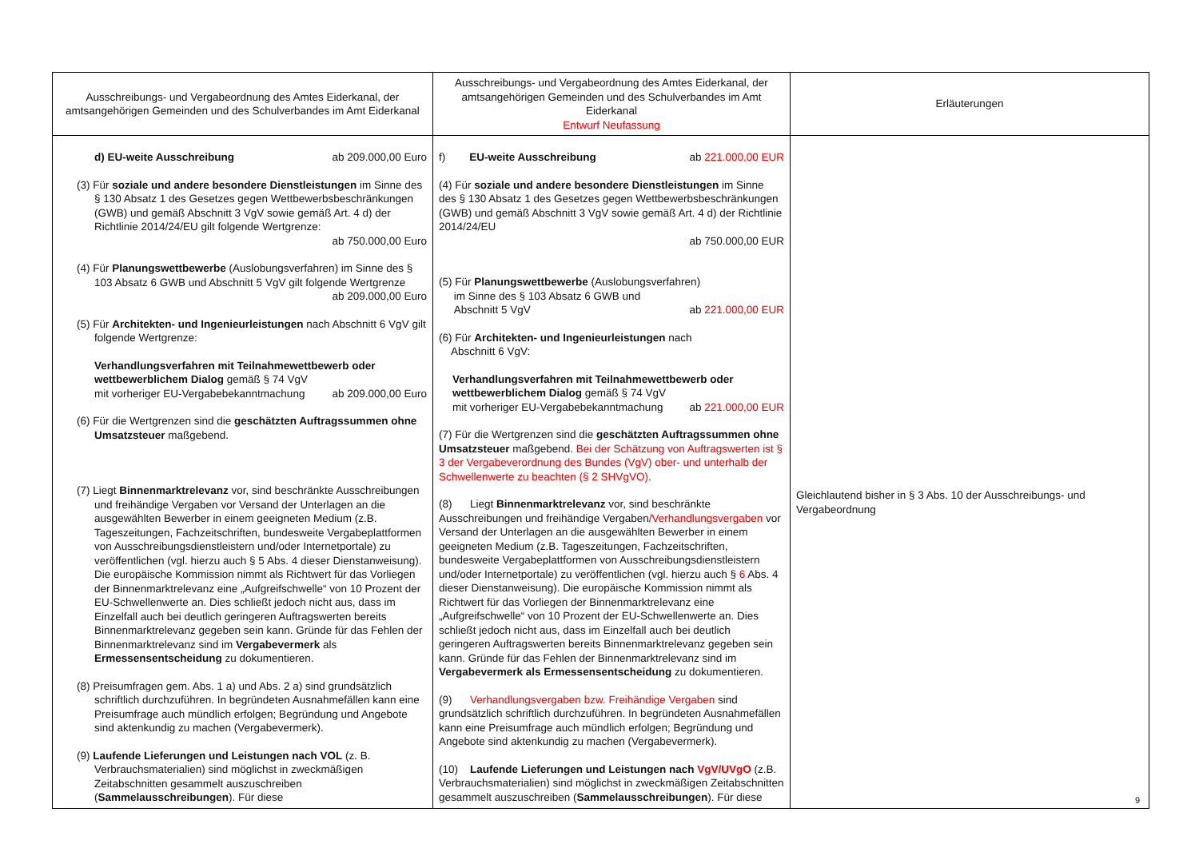| Ausschreibungs- und Vergabeordnung des Amtes Eiderkanal, der amtsangehörigen Gemeinden und des Schulverbandes im Amt Eiderkanal | Ausschreibungs- und Vergabeordnung des Amtes Eiderkanal, der amtsangehörigen Gemeinden und des Schulverbandes im Amt Eiderkanal Entwurf Neufassung | Erläuterungen |
| --- | --- | --- |
| d) EU-weite Ausschreibung ab 209.000,00 Euro (3) Für soziale und andere besondere Dienstleistungen im Sinne des § 130 Absatz 1 des Gesetzes gegen Wettbewerbsbeschränkungen (GWB) und gemäß Abschnitt 3 VgV sowie gemäß Art. 4 d) der Richtlinie 2014/24/EU gilt folgende Wertgrenze: ab 750.000,00 Euro (4) Für Planungswettbewerbe (Auslobungsverfahren) im Sinne des § 103 Absatz 6 GWB und Abschnitt 5 VgV gilt folgende Wertgrenze ab 209.000,00 Euro (5) Für Architekten- und Ingenieurleistungen nach Abschnitt 6 VgV gilt folgende Wertgrenze: Verhandlungsverfahren mit Teilnahmewettbewerb oder wettbewerblichem Dialog gemäß § 74 VgV mit vorheriger EU-Vergabebekanntmachung ab 209.000,00 Euro (6) Für die Wertgrenzen sind die geschätzten Auftragssummen ohne Umsatzsteuer maßgebend. (7) Liegt Binnenmarktrelevanz vor, sind beschränkte Ausschreibungen und freihändige Vergaben vor Versand der Unterlagen an die ausgewählten Bewerber in einem geeigneten Medium (z.B. Tageszeitungen, Fachzeitschriften, bundesweite Vergabeplattformen von Ausschreibungsdienstleistern und/oder Internetportale) zu veröffentlichen (vgl. hierzu auch § 5 Abs. 4 dieser Dienstanweisung). Die europäische Kommission nimmt als Richtwert für das Vorliegen der Binnenmarktrelevanz eine „Aufgreifschwelle“ von 10 Prozent der EU-Schwellenwerte an. Dies schließt jedoch nicht aus, dass im Einzelfall auch bei deutlich geringeren Auftragswerten bereits Binnenmarktrelevanz gegeben sein kann. Gründe für das Fehlen der Binnenmarktrelevanz sind im Vergabevermerk als Ermessensentscheidung zu dokumentieren. (8) Preisumfragen gem. Abs. 1 a) und Abs. 2 a) sind grundsätzlich schriftlich durchzuführen. In begründeten Ausnahmefällen kann eine Preisumfrage auch mündlich erfolgen; Begründung und Angebote sind aktenkundig zu machen (Vergabevermerk). (9) Laufende Lieferungen und Leistungen nach VOL (z. B. Verbrauchsmaterialien) sind möglichst in zweckmäßigen Zeitabschnitten gesammelt auszuschreiben ( Sammelausschreibungen ). Für diese | f) EU-weite Ausschreibung ab 221.000,00 EUR (4) Für soziale und andere besondere Dienstleistungen im Sinne des § 130 Absatz 1 des Gesetzes gegen Wettbewerbsbeschränkungen (GWB) und gemäß Abschnitt 3 VgV sowie gemäß Art. 4 d) der Richtlinie 2014/24/EU ab 750.000,00 EUR (5) Für Planungswettbewerbe (Auslobungsverfahren) im Sinne des § 103 Absatz 6 GWB und Abschnitt 5 VgV ab 221.000,00 EUR (6) Für Architekten- und Ingenieurleistungen nach Abschnitt 6 VgV: Verhandlungsverfahren mit Teilnahmewettbewerb oder wettbewerblichem Dialog gemäß § 74 VgV mit vorheriger EU-Vergabebekanntmachung ab 221.000,00 EUR (7) Für die Wertgrenzen sind die geschätzten Auftragssummen ohne Umsatzsteuer maßgebend. Bei der Schätzung von Auftragswerten ist § 3 der Vergabeverordnung des Bundes (VgV) ober- und unterhalb der Schwellenwerte zu beachten (§ 2 SHVgVO). (8) Liegt Binnenmarktrelevanz vor, sind beschränkte Ausschreibungen und freihändige Vergaben /Verhandlungsvergaben vor Versand der Unterlagen an die ausgewählten Bewerber in einem geeigneten Medium (z.B. Tageszeitungen, Fachzeitschriften, bundesweite Vergabeplattformen von Ausschreibungsdienstleistern und/oder Internetportale) zu veröffentlichen (vgl. hierzu auch § 6 Abs. 4 dieser Dienstanweisung). Die europäische Kommission nimmt als Richtwert für das Vorliegen der Binnenmarktrelevanz eine „Aufgreifschwelle“ von 10 Prozent der EU-Schwellenwerte an. Dies schließt jedoch nicht aus, dass im Einzelfall auch bei deutlich geringeren Auftragswerten bereits Binnenmarktrelevanz gegeben sein kann. Gründe für das Fehlen der Binnenmarktrelevanz sind im Vergabevermerk als Ermessensentscheidung zu dokumentieren. (9) Verhandlungsvergaben bzw. Freihändige Vergaben sind grundsätzlich schriftlich durchzuführen. In begründeten Ausnahmefällen kann eine Preisumfrage auch mündlich erfolgen; Begründung und Angebote sind aktenkundig zu machen (Vergabevermerk). (10) Laufende Lieferungen und Leistungen nach VgV/UVgO (z.B. Verbrauchsmaterialien) sind möglichst in zweckmäßigen Zeitabschnitten gesammelt auszuschreiben ( Sammelausschreibungen ). Für diese | Gleichlautend bisher in § 3 Abs. 10 der Ausschreibungs- und Vergabeordnung |
9